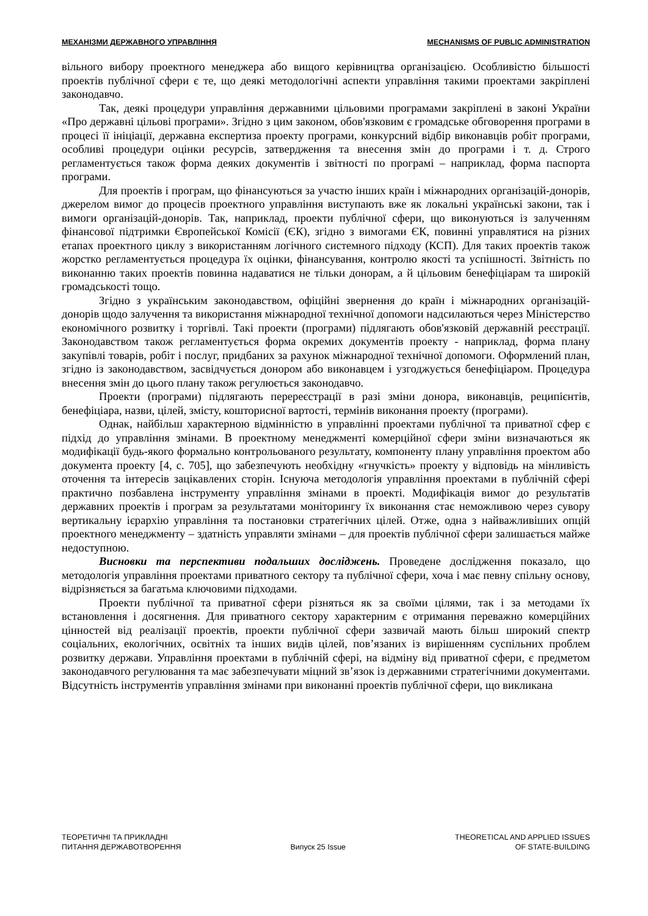МЕХАНІЗМИ ДЕРЖАВНОГО УПРАВЛІННЯ MECHANISMS OF PUBLIC ADMINISTRATION
вільного вибору проектного менеджера або вищого керівництва організацією. Особливістю більшості проектів публічної сфери є те, що деякі методологічні аспекти управління такими проектами закріплені законодавчо.
Так, деякі процедури управління державними цільовими програмами закріплені в законі України «Про державні цільові програми». Згідно з цим законом, обов'язковим є громадське обговорення програми в процесі її ініціації, державна експертиза проекту програми, конкурсний відбір виконавців робіт програми, особливі процедури оцінки ресурсів, затвердження та внесення змін до програми і т. д. Строго регламентується також форма деяких документів і звітності по програмі – наприклад, форма паспорта програми.
Для проектів і програм, що фінансуються за участю інших країн і міжнародних організацій-донорів, джерелом вимог до процесів проектного управління виступають вже як локальні українські закони, так і вимоги організацій-донорів. Так, наприклад, проекти публічної сфери, що виконуються із залученням фінансової підтримки Європейської Комісії (ЄК), згідно з вимогами ЄК, повинні управлятися на різних етапах проектного циклу з використанням логічного системного підходу (КСП). Для таких проектів також жорстко регламентується процедура їх оцінки, фінансування, контролю якості та успішності. Звітність по виконанню таких проектів повинна надаватися не тільки донорам, а й цільовим бенефіціарам та широкій громадськості тощо.
Згідно з українським законодавством, офіційні звернення до країн і міжнародних організацій-донорів щодо залучення та використання міжнародної технічної допомоги надсилаються через Міністерство економічного розвитку і торгівлі. Такі проекти (програми) підлягають обов'язковій державній реєстрації. Законодавством також регламентується форма окремих документів проекту - наприклад, форма плану закупівлі товарів, робіт і послуг, придбаних за рахунок міжнародної технічної допомоги. Оформлений план, згідно із законодавством, засвідчується донором або виконавцем і узгоджується бенефіціаром. Процедура внесення змін до цього плану також регулюється законодавчо.
Проекти (програми) підлягають перереєстрації в разі зміни донора, виконавців, реципієнтів, бенефіціара, назви, цілей, змісту, кошторисної вартості, термінів виконання проекту (програми).
Однак, найбільш характерною відмінністю в управлінні проектами публічної та приватної сфер є підхід до управління змінами. В проектному менеджменті комерційної сфери зміни визначаються як модифікації будь-якого формально контрольованого результату, компоненту плану управління проектом або документа проекту [4, с. 705], що забезпечують необхідну «гнучкість» проекту у відповідь на мінливість оточення та інтересів зацікавлених сторін. Існуюча методологія управління проектами в публічній сфері практично позбавлена інструменту управління змінами в проекті. Модифікація вимог до результатів державних проектів і програм за результатами моніторингу їх виконання стає неможливою через сувору вертикальну ієрархію управління та постановки стратегічних цілей. Отже, одна з найважливіших опцій проектного менеджменту – здатність управляти змінами – для проектів публічної сфери залишається майже недоступною.
Висновки та перспективи подальших досліджень. Проведене дослідження показало, що методологія управління проектами приватного сектору та публічної сфери, хоча і має певну спільну основу, відрізняється за багатьма ключовими підходами.
Проекти публічної та приватної сфери різняться як за своїми цілями, так і за методами їх встановлення і досягнення. Для приватного сектору характерним є отримання переважно комерційних цінностей від реалізації проектів, проекти публічної сфери зазвичай мають більш широкий спектр соціальних, екологічних, освітніх та інших видів цілей, пов’язаних із вирішенням суспільних проблем розвитку держави. Управління проектами в публічній сфері, на відміну від приватної сфери, є предметом законодавчого регулювання та має забезпечувати міцний зв’язок із державними стратегічними документами. Відсутність інструментів управління змінами при виконанні проектів публічної сфери, що викликана
ТЕОРЕТИЧНІ ТА ПРИКЛАДНІ
ПИТАННЯ ДЕРЖАВОТВОРЕННЯ
Випуск 25 Issue
THEORETICAL AND APPLIED ISSUES
OF STATE-BUILDING